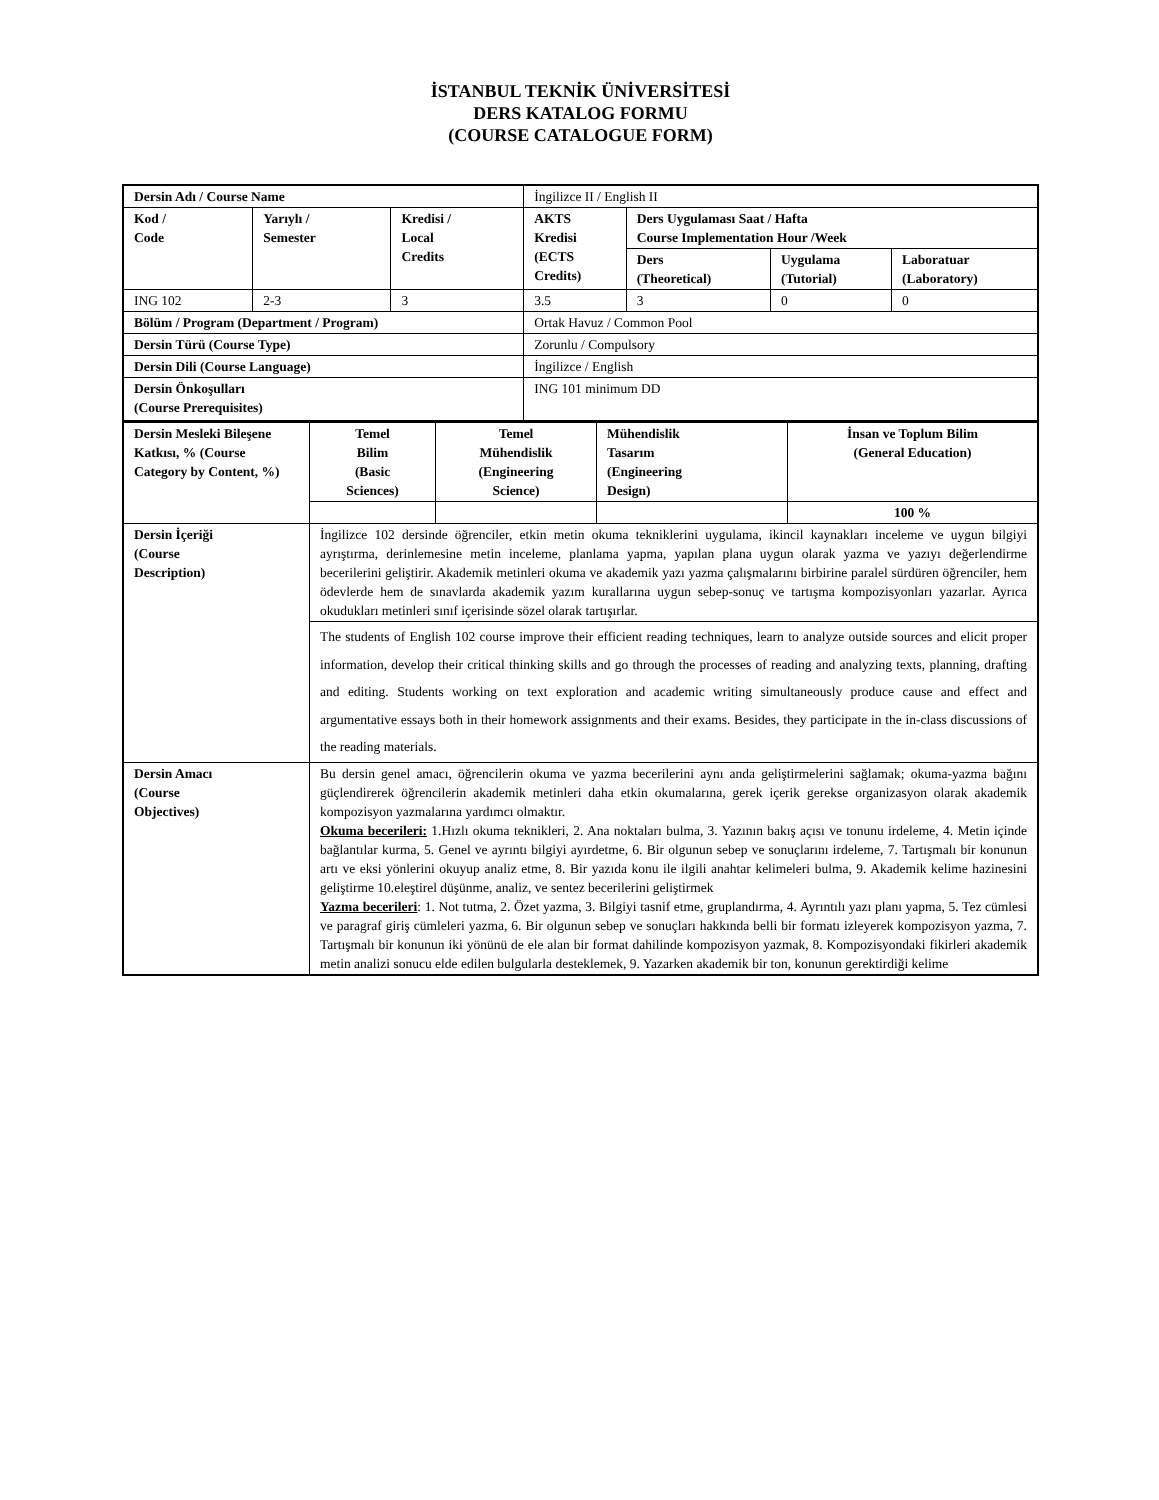İSTANBUL TEKNİK ÜNİVERSİTESİ
DERS KATALOG FORMU
(COURSE CATALOGUE FORM)
| Dersin Adı / Course Name | | | İngilizce II / English II | | | |
| Kod / Code | Yarıylı / Semester | Kredisi / Local Credits | AKTS Kredisi (ECTS Credits) | Ders Uygulaması Saat / Hafta Course Implementation Hour /Week | | |
| | | | | Ders (Theoretical) | Uygulama (Tutorial) | Laboratuar (Laboratory) |
| ING 102 | 2-3 | 3 | 3.5 | 3 | 0 | 0 |
| Bölüm / Program (Department / Program) | | | Ortak Havuz / Common Pool | | | |
| Dersin Türü (Course Type) | | | Zorunlu / Compulsory | | | |
| Dersin Dili (Course Language) | | | İngilizce / English | | | |
| Dersin Önkoşulları (Course Prerequisites) | | | ING 101 minimum DD | | | |
| Dersin Mesleki Bileşene Katkısı, % (Course Category by Content, %) | Temel Bilim (Basic Sciences) | Temel Mühendislik (Engineering Science) | Mühendislik Tasarım (Engineering Design) | İnsan ve Toplum Bilim (General Education) |
| --- | --- | --- | --- | --- |
| | | | | 100 % |
| Dersin İçeriği (Course Description) | İngilizce 102 dersinde öğrenciler, etkin metin okuma tekniklerini uygulama, ikincil kaynakları inceleme ve uygun bilgiyi ayrıştırma, derinlemesine metin inceleme, planlama yapma, yapılan plana uygun olarak yazma ve yazıyı değerlendirme becerilerini geliştirir. Akademik metinleri okuma ve akademik yazı yazma çalışmalarını birbirine paralel sürdüren öğrenciler, hem ödevlerde hem de sınavlarda akademik yazım kurallarına uygun sebep-sonuç ve tartışma kompozisyonları yazarlar. Ayrıca okudukları metinleri sınıf içerisinde sözel olarak tartışırlar. | | | |
| | The students of English 102 course improve their efficient reading techniques, learn to analyze outside sources and elicit proper information, develop their critical thinking skills and go through the processes of reading and analyzing texts, planning, drafting and editing. Students working on text exploration and academic writing simultaneously produce cause and effect and argumentative essays both in their homework assignments and their exams. Besides, they participate in the in-class discussions of the reading materials. | | | |
| Dersin Amacı (Course Objectives) | Bu dersin genel amacı, öğrencilerin okuma ve yazma becerilerini aynı anda geliştirmelerini sağlamak; okuma-yazma bağını güçlendirerek öğrencilerin akademik metinleri daha etkin okumalarına, gerek içerik gerekse organizasyon olarak akademik kompozisyon yazmalarına yardımcı olmaktır. Okuma becerileri: 1.Hızlı okuma teknikleri, 2. Ana noktaları bulma, 3. Yazının bakış açısı ve tonunu irdeleme, 4. Metin içinde bağlantılar kurma, 5. Genel ve ayrıntı bilgiyi ayırdetme, 6. Bir olgunun sebep ve sonuçlarını irdeleme, 7. Tartışmalı bir konunun artı ve eksi yönlerini okuyup analiz etme, 8. Bir yazıda konu ile ilgili anahtar kelimeleri bulma, 9. Akademik kelime hazinesini geliştirme 10.eleştirel düşünme, analiz, ve sentez becerilerini geliştirmek Yazma becerileri : 1. Not tutma, 2. Özet yazma, 3. Bilgiyi tasnif etme, gruplandırma, 4. Ayrıntılı yazı planı yapma, 5. Tez cümlesi ve paragraf giriş cümleleri yazma, 6. Bir olgunun sebep ve sonuçları hakkında belli bir formatı izleyerek kompozisyon yazma, 7. Tartışmalı bir konunun iki yönünü de ele alan bir format dahilinde kompozisyon yazmak, 8. Kompozisyondaki fikirleri akademik metin analizi sonucu elde edilen bulgularla desteklemek, 9. Yazarken akademik bir ton, konunun gerektirdiği kelime | | | |